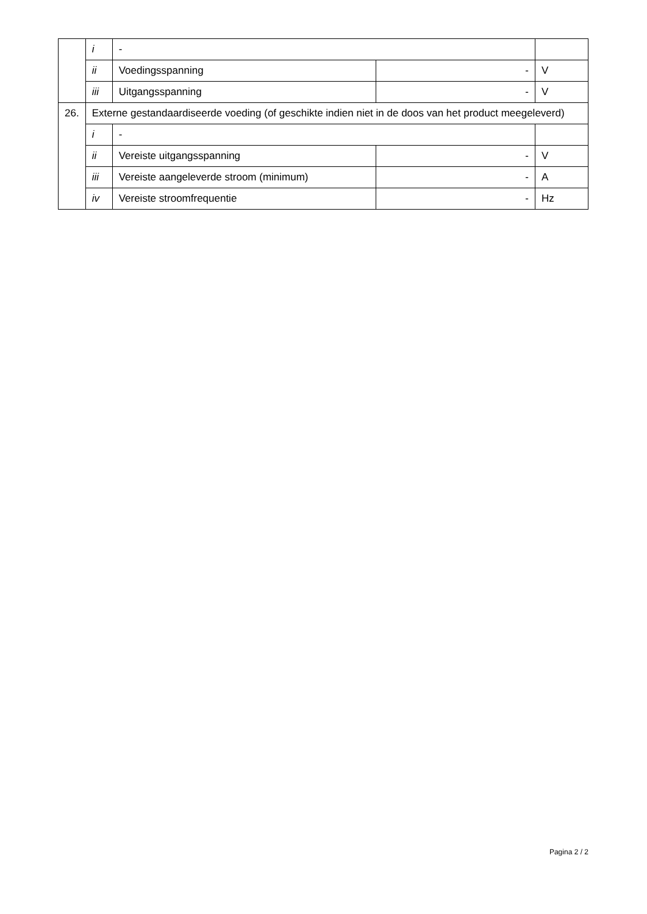| | i | - | | |
| | ii | Voedingsspanning | - | V |
| | iii | Uitgangsspanning | - | V |
| 26. | Externe gestandaardiseerde voeding (of geschikte indien niet in de doos van het product meegeleverd) | | | |
| | i | - | | |
| | ii | Vereiste uitgangsspanning | - | V |
| | iii | Vereiste aangeleverde stroom (minimum) | - | A |
| | iv | Vereiste stroomfrequentie | - | Hz |
Pagina 2 / 2